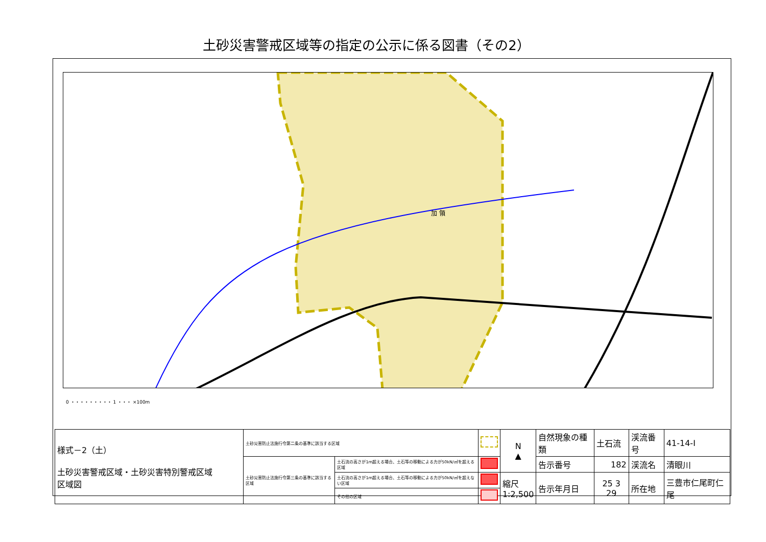土砂災害警戒区域等の指定の公示に係る図書（その2）
加 領
0 ・・・・・・・・・ 1 ・・・ ×100m
| 様式－2（土） 土砂災害警戒区域・土砂災害特別警戒区域 区域図 | 土砂災害防止法施行令第二条の基準に該当する区域 | | | N ▲ | 自然現象の種類 | 土石流 | 渓流番号 | 41-14-Ⅰ |
| | 土砂災害防止法施行令第三条の基準に該当する区域 | 土石流の高さが1m超える場合、土石等の移動による力が50kN/㎡を超える区域 | | | 告示番号 | 182 | 渓流名 | 清眼川 |
| | | 土石流の高さが1m超える場合、土石等の移動による力が50kN/㎡を超えない区域 | | 縮尺 1:2,500 | 告示年月日 | 25 3 29 | 所在地 | 三豊市仁尾町仁尾 |
| | | その他の区域 | | | | | | |